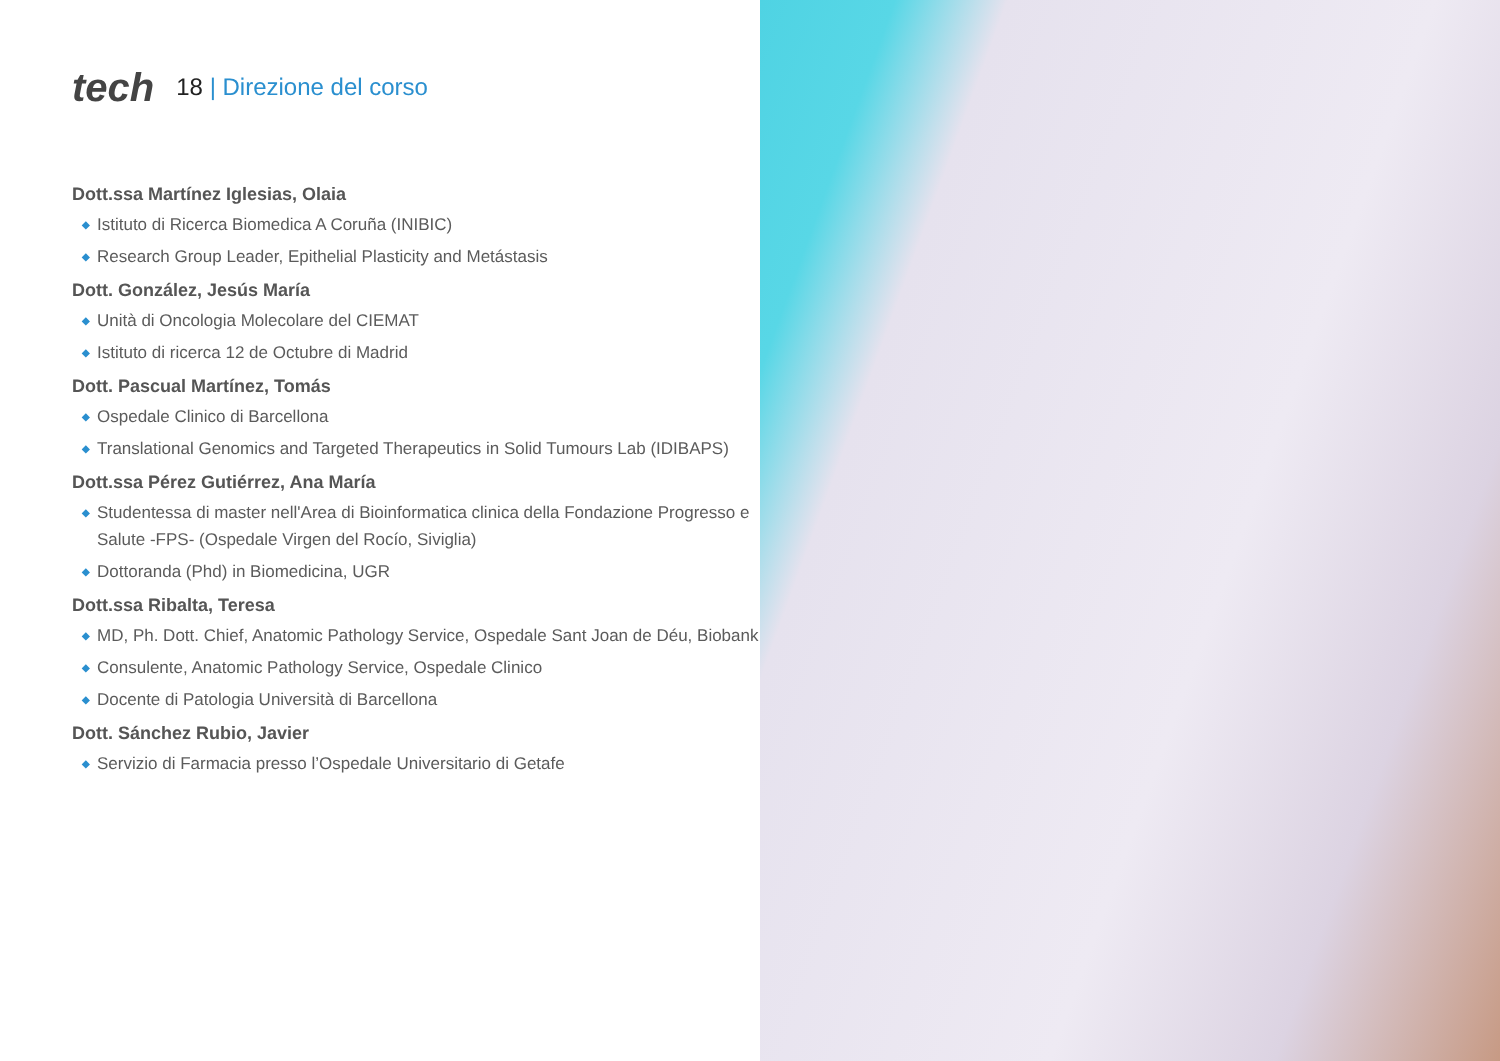tech
18 | Direzione del corso
Dott.ssa Martínez Iglesias, Olaia
◆ Istituto di Ricerca Biomedica A Coruña (INIBIC)
◆ Research Group Leader, Epithelial Plasticity and Metástasis
Dott. González, Jesús María
◆ Unità di Oncologia Molecolare del CIEMAT
◆ Istituto di ricerca 12 de Octubre di Madrid
Dott. Pascual Martínez, Tomás
◆ Ospedale Clinico di Barcellona
◆ Translational Genomics and Targeted Therapeutics in Solid Tumours Lab (IDIBAPS)
Dott.ssa Pérez Gutiérrez, Ana María
◆ Studentessa di master nell'Area di Bioinformatica clinica della Fondazione Progresso e Salute -FPS- (Ospedale Virgen del Rocío, Siviglia)
◆ Dottoranda (Phd) in Biomedicina, UGR
Dott.ssa Ribalta, Teresa
◆ MD, Ph. Dott. Chief, Anatomic Pathology Service, Ospedale Sant Joan de Déu, Biobank
◆ Consulente, Anatomic Pathology Service, Ospedale Clinico
◆ Docente di Patologia Università di Barcellona
Dott. Sánchez Rubio, Javier
◆ Servizio di Farmacia presso l’Ospedale Universitario di Getafe